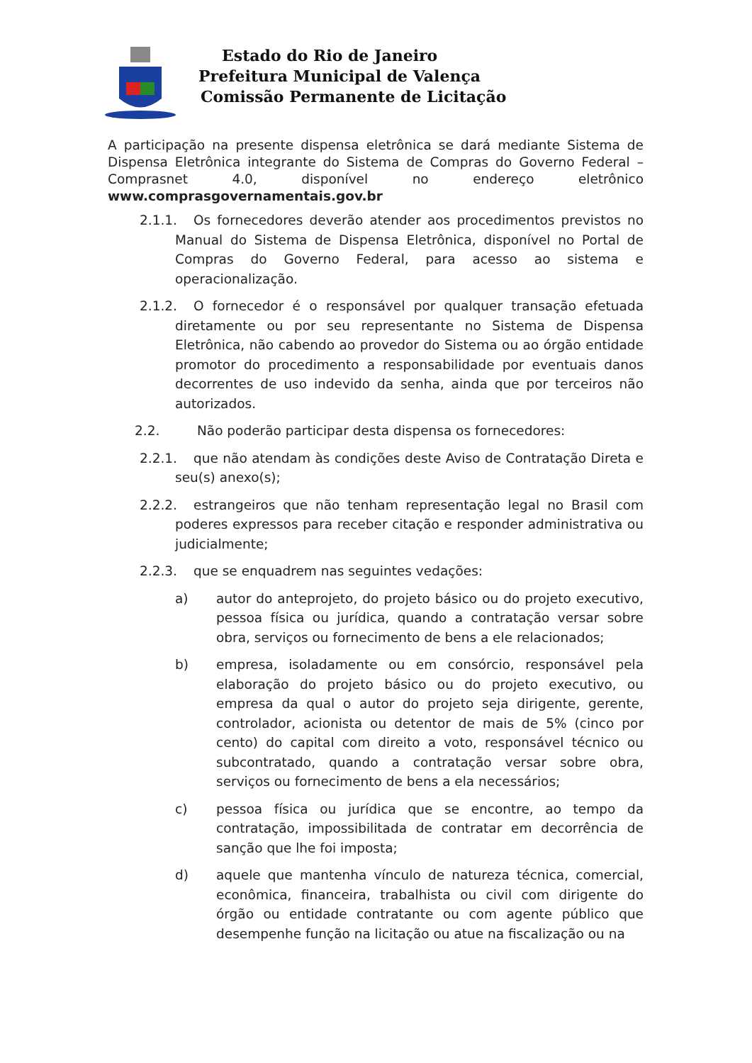Estado do Rio de Janeiro
Prefeitura Municipal de Valença
Comissão Permanente de Licitação
A participação na presente dispensa eletrônica se dará mediante Sistema de Dispensa Eletrônica integrante do Sistema de Compras do Governo Federal – Comprasnet 4.0, disponível no endereço eletrônico www.comprasgovernamentais.gov.br
2.1.1. Os fornecedores deverão atender aos procedimentos previstos no Manual do Sistema de Dispensa Eletrônica, disponível no Portal de Compras do Governo Federal, para acesso ao sistema e operacionalização.
2.1.2. O fornecedor é o responsável por qualquer transação efetuada diretamente ou por seu representante no Sistema de Dispensa Eletrônica, não cabendo ao provedor do Sistema ou ao órgão entidade promotor do procedimento a responsabilidade por eventuais danos decorrentes de uso indevido da senha, ainda que por terceiros não autorizados.
2.2. Não poderão participar desta dispensa os fornecedores:
2.2.1. que não atendam às condições deste Aviso de Contratação Direta e seu(s) anexo(s);
2.2.2. estrangeiros que não tenham representação legal no Brasil com poderes expressos para receber citação e responder administrativa ou judicialmente;
2.2.3. que se enquadrem nas seguintes vedações:
a) autor do anteprojeto, do projeto básico ou do projeto executivo, pessoa física ou jurídica, quando a contratação versar sobre obra, serviços ou fornecimento de bens a ele relacionados;
b) empresa, isoladamente ou em consórcio, responsável pela elaboração do projeto básico ou do projeto executivo, ou empresa da qual o autor do projeto seja dirigente, gerente, controlador, acionista ou detentor de mais de 5% (cinco por cento) do capital com direito a voto, responsável técnico ou subcontratado, quando a contratação versar sobre obra, serviços ou fornecimento de bens a ela necessários;
c) pessoa física ou jurídica que se encontre, ao tempo da contratação, impossibilitada de contratar em decorrência de sanção que lhe foi imposta;
d) aquele que mantenha vínculo de natureza técnica, comercial, econômica, financeira, trabalhista ou civil com dirigente do órgão ou entidade contratante ou com agente público que desempenhe função na licitação ou atue na fiscalização ou na